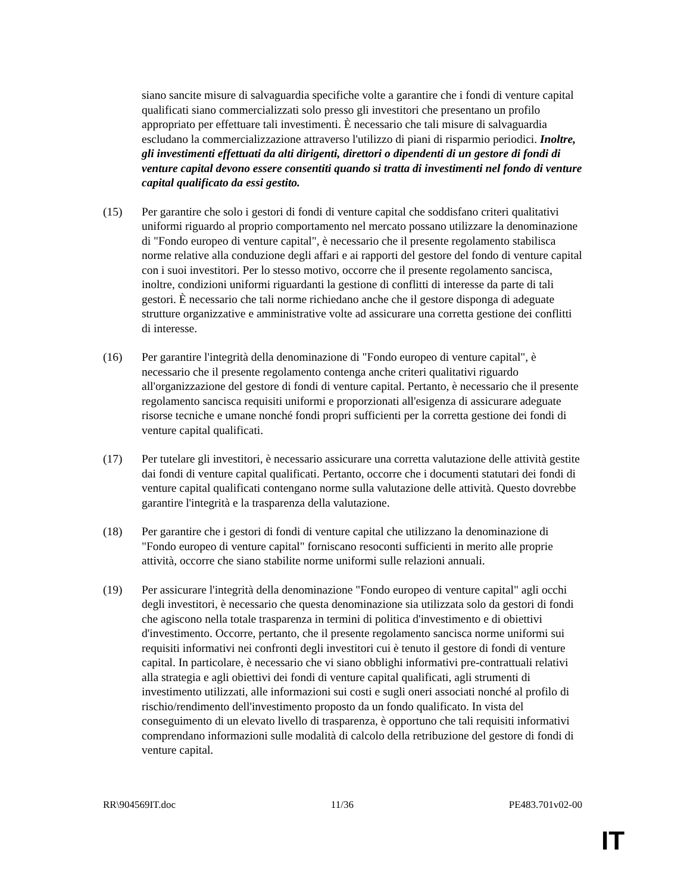siano sancite misure di salvaguardia specifiche volte a garantire che i fondi di venture capital qualificati siano commercializzati solo presso gli investitori che presentano un profilo appropriato per effettuare tali investimenti. È necessario che tali misure di salvaguardia escludano la commercializzazione attraverso l'utilizzo di piani di risparmio periodici. Inoltre, gli investimenti effettuati da alti dirigenti, direttori o dipendenti di un gestore di fondi di venture capital devono essere consentiti quando si tratta di investimenti nel fondo di venture capital qualificato da essi gestito.
(15) Per garantire che solo i gestori di fondi di venture capital che soddisfano criteri qualitativi uniformi riguardo al proprio comportamento nel mercato possano utilizzare la denominazione di "Fondo europeo di venture capital", è necessario che il presente regolamento stabilisca norme relative alla conduzione degli affari e ai rapporti del gestore del fondo di venture capital con i suoi investitori. Per lo stesso motivo, occorre che il presente regolamento sancisca, inoltre, condizioni uniformi riguardanti la gestione di conflitti di interesse da parte di tali gestori. È necessario che tali norme richiedano anche che il gestore disponga di adeguate strutture organizzative e amministrative volte ad assicurare una corretta gestione dei conflitti di interesse.
(16) Per garantire l'integrità della denominazione di "Fondo europeo di venture capital", è necessario che il presente regolamento contenga anche criteri qualitativi riguardo all'organizzazione del gestore di fondi di venture capital. Pertanto, è necessario che il presente regolamento sancisca requisiti uniformi e proporzionati all'esigenza di assicurare adeguate risorse tecniche e umane nonché fondi propri sufficienti per la corretta gestione dei fondi di venture capital qualificati.
(17) Per tutelare gli investitori, è necessario assicurare una corretta valutazione delle attività gestite dai fondi di venture capital qualificati. Pertanto, occorre che i documenti statutari dei fondi di venture capital qualificati contengano norme sulla valutazione delle attività. Questo dovrebbe garantire l'integrità e la trasparenza della valutazione.
(18) Per garantire che i gestori di fondi di venture capital che utilizzano la denominazione di "Fondo europeo di venture capital" forniscano resoconti sufficienti in merito alle proprie attività, occorre che siano stabilite norme uniformi sulle relazioni annuali.
(19) Per assicurare l'integrità della denominazione "Fondo europeo di venture capital" agli occhi degli investitori, è necessario che questa denominazione sia utilizzata solo da gestori di fondi che agiscono nella totale trasparenza in termini di politica d'investimento e di obiettivi d'investimento. Occorre, pertanto, che il presente regolamento sancisca norme uniformi sui requisiti informativi nei confronti degli investitori cui è tenuto il gestore di fondi di venture capital. In particolare, è necessario che vi siano obblighi informativi pre-contrattuali relativi alla strategia e agli obiettivi dei fondi di venture capital qualificati, agli strumenti di investimento utilizzati, alle informazioni sui costi e sugli oneri associati nonché al profilo di rischio/rendimento dell'investimento proposto da un fondo qualificato. In vista del conseguimento di un elevato livello di trasparenza, è opportuno che tali requisiti informativi comprendano informazioni sulle modalità di calcolo della retribuzione del gestore di fondi di venture capital.
RR\904569IT.doc 11/36 PE483.701v02-00
IT